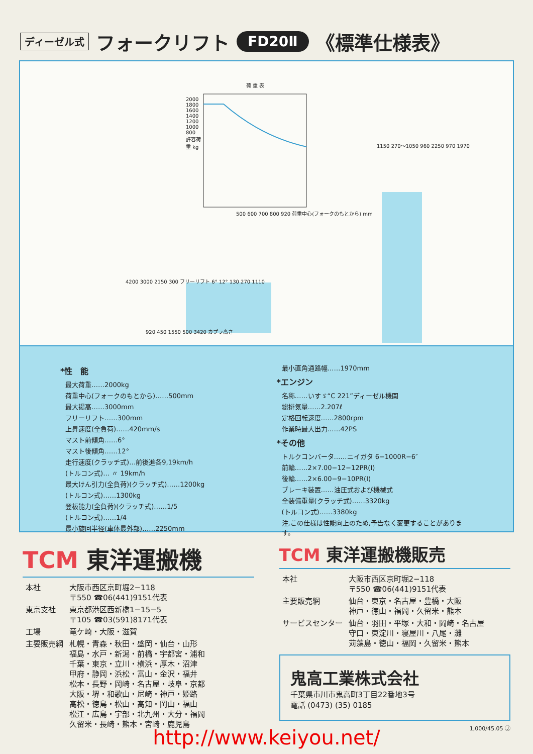ディーゼル式 フォークリフト FD20Ⅱ 《標準仕様表》
荷 重 表
500 600 700 800 920 荷重中心(フォークのもとから) mm
2000 1800 1600 1400 1200 1000 800 許容荷重 kg
920 450 1550 500 3420 カプラ高さ
4200 3000 2150 300 フリーリフト 6° 12° 130 270 1110
1150 270〜1050 960 2250 970 1970
*性　能
最大荷重……2000kg
荷重中心(フォークのもとから)……500mm
最大揚高……3000mm
フリーリフト……300mm
上昇速度(全負荷)……420mm/s
マスト前傾角……6°
マスト後傾角……12°
走行速度(クラッチ式)…前後進各9,19km/h
(トルコン式)… 〃 19km/h
最大けん引力(全負荷)(クラッチ式)……1200kg
(トルコン式)……1300kg
登板能力(全負荷)(クラッチ式)……1/5
(トルコン式)……1/4
最小旋回半径(車体最外部)……2250mm
最小直角通路幅……1970mm
*エンジン
名称……いすゞ“C 221”ディーゼル機関
総排気量……2.207ℓ
定格回転速度……2800rpm
作業時最大出力……42PS
*その他
トルクコンバータ……ニイガタ 6−1000R−6″
前輪……2×7.00−12−12PR(Ⅰ)
後輪……2×6.00−9−10PR(Ⅰ)
ブレーキ装置……油圧式および機械式
全装備重量(クラッチ式)……3320kg
(トルコン式)……3380kg
注,この仕様は性能向上のため,予告なく変更することがあります。
TCM 東洋運搬機
| 本社 | 大阪市西区京町堀2−118 〒550 ☎06(441)9151代表 |
| 東京支社 | 東京都港区西新橋1−15−5 〒105 ☎03(591)8171代表 |
| 工場 | 竜ケ崎・大阪・滋賀 |
| 主要販売網 | 札幌・青森・秋田・盛岡・仙台・山形 福島・水戸・新潟・前橋・宇都宮・浦和 千葉・東京・立川・横浜・厚木・沼津 甲府・静岡・浜松・富山・金沢・福井 松本・長野・岡崎・名古屋・岐阜・京都 大阪・堺・和歌山・尼崎・神戸・姫路 高松・徳島・松山・高知・岡山・福山 松江・広島・宇部・北九州・大分・福岡 久留米・長崎・熊本・宮崎・鹿児島 |
TCM 東洋運搬機販売
| 本社 | 大阪市西区京町堀2−118 〒550 ☎06(441)9151代表 |
| 主要販売網 | 仙台・東京・名古屋・豊橋・大阪 神戸・徳山・福岡・久留米・熊本 |
| サービスセンター | 仙台・羽田・平塚・大和・岡崎・名古屋 守口・東淀川・寝屋川・八尾・灘 苅藻島・徳山・福岡・久留米・熊本 |
鬼高工業株式会社
千葉県市川市鬼高町3丁目22番地3号
電話 (0473) (35) 0185
1,000/45.05 Ⓙ
http://www.keiyou.net/